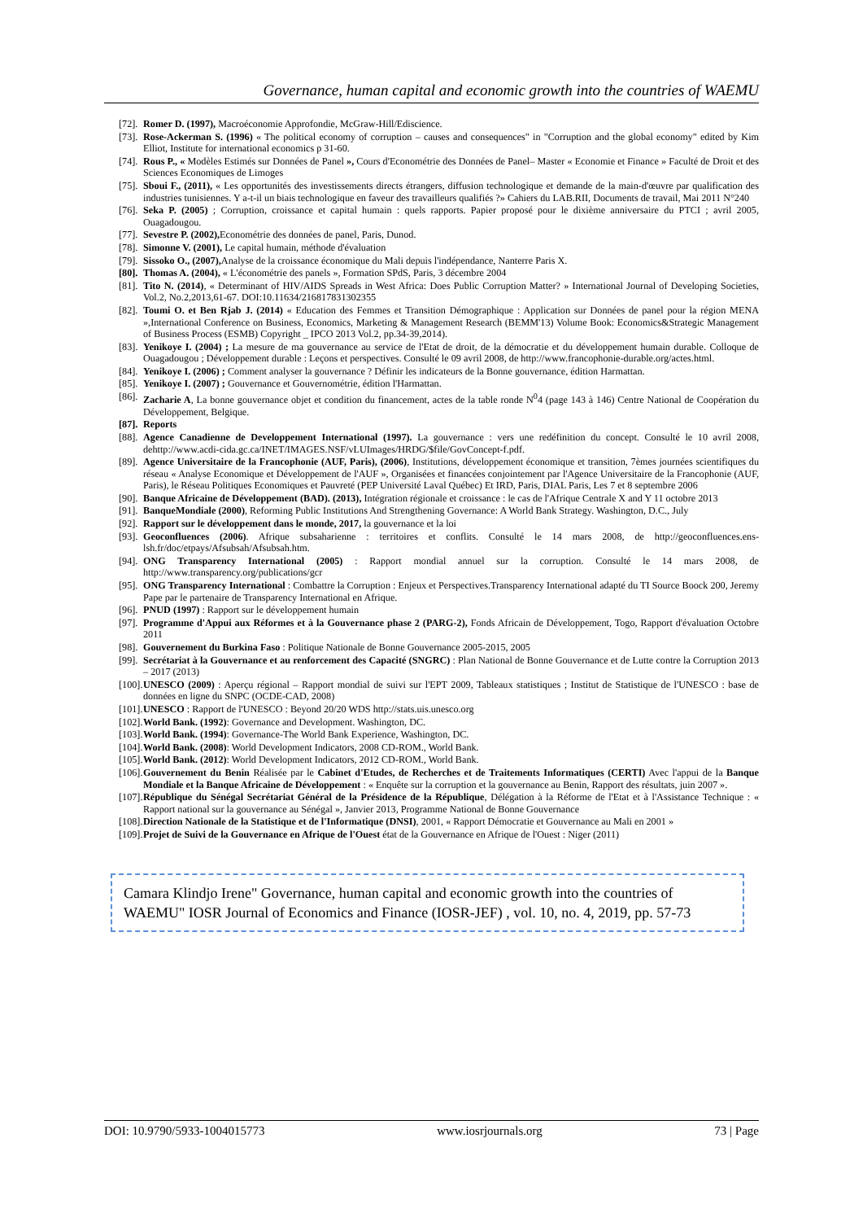Governance, human capital and economic growth into the countries of WAEMU
[72]. Romer D. (1997), Macroéconomie Approfondie, McGraw-Hill/Ediscience.
[73]. Rose-Ackerman S. (1996) « The political economy of corruption – causes and consequences" in "Corruption and the global economy" edited by Kim Elliot, Institute for international economics p 31-60.
[74]. Rous P., « Modèles Estimés sur Données de Panel », Cours d'Econométrie des Données de Panel– Master « Economie et Finance » Faculté de Droit et des Sciences Economiques de Limoges
[75]. Sboui F., (2011), « Les opportunités des investissements directs étrangers, diffusion technologique et demande de la main-d'œuvre par qualification des industries tunisiennes. Y a-t-il un biais technologique en faveur des travailleurs qualifiés ?» Cahiers du LAB.RII, Documents de travail, Mai 2011 N°240
[76]. Seka P. (2005) ; Corruption, croissance et capital humain : quels rapports. Papier proposé pour le dixième anniversaire du PTCI ; avril 2005, Ouagadougou.
[77]. Sevestre P. (2002), Econométrie des données de panel, Paris, Dunod.
[78]. Simonne V. (2001), Le capital humain, méthode d'évaluation
[79]. Sissoko O., (2007), Analyse de la croissance économique du Mali depuis l'indépendance, Nanterre Paris X.
[80]. Thomas A. (2004), « L'économétrie des panels », Formation SPdS, Paris, 3 décembre 2004
[81]. Tito N. (2014), « Determinant of HIV/AIDS Spreads in West Africa: Does Public Corruption Matter? » International Journal of Developing Societies, Vol.2, No.2,2013,61-67. DOI:10.11634/216817831302355
[82]. Toumi O. et Ben Rjab J. (2014) « Education des Femmes et Transition Démographique : Application sur Données de panel pour la région MENA »,International Conference on Business, Economics, Marketing & Management Research (BEMM'13) Volume Book: Economics&Strategic Management of Business Process (ESMB) Copyright _ IPCO 2013 Vol.2, pp.34-39,2014).
[83]. Yenikoye I. (2004) ; La mesure de ma gouvernance au service de l'Etat de droit, de la démocratie et du développement humain durable. Colloque de Ouagadougou ; Développement durable : Leçons et perspectives. Consulté le 09 avril 2008, de http://www.francophonie-durable.org/actes.html.
[84]. Yenikoye I. (2006) ; Comment analyser la gouvernance ? Définir les indicateurs de la Bonne gouvernance, édition Harmattan.
[85]. Yenikoye I. (2007) ; Gouvernance et Gouvernométrie, édition l'Harmattan.
[86]. Zacharie A, La bonne gouvernance objet et condition du financement, actes de la table ronde N<sup>0</sup>4 (page 143 à 146) Centre National de Coopération du Développement, Belgique.
[87]. Reports
[88]. Agence Canadienne de Developpement International (1997). La gouvernance : vers une redéfinition du concept. Consulté le 10 avril 2008, dehttp://www.acdi-cida.gc.ca/INET/IMAGES.NSF/vLUImages/HRDG/$file/GovConcept-f.pdf.
[89]. Agence Universitaire de la Francophonie (AUF, Paris), (2006), Institutions, développement économique et transition, 7èmes journées scientifiques du réseau « Analyse Economique et Développement de l'AUF », Organisées et financées conjointement par l'Agence Universitaire de la Francophonie (AUF, Paris), le Réseau Politiques Economiques et Pauvreté (PEP Université Laval Québec) Et IRD, Paris, DIAL Paris, Les 7 et 8 septembre 2006
[90]. Banque Africaine de Développement (BAD). (2013), Intégration régionale et croissance : le cas de l'Afrique Centrale X and Y 11 octobre 2013
[91]. BanqueMondiale (2000), Reforming Public Institutions And Strengthening Governance: A World Bank Strategy. Washington, D.C., July
[92]. Rapport sur le développement dans le monde, 2017, la gouvernance et la loi
[93]. Geoconfluences (2006). Afrique subsaharienne : territoires et conflits. Consulté le 14 mars 2008, de http://geoconfluences.ens-lsh.fr/doc/etpays/Afsubsah/Afsubsah.htm.
[94]. ONG Transparency International (2005) : Rapport mondial annuel sur la corruption. Consulté le 14 mars 2008, de http://www.transparency.org/publications/gcr
[95]. ONG Transparency International : Combattre la Corruption : Enjeux et Perspectives.Transparency International adapté du TI Source Boock 200, Jeremy Pape par le partenaire de Transparency International en Afrique.
[96]. PNUD (1997) : Rapport sur le développement humain
[97]. Programme d'Appui aux Réformes et à la Gouvernance phase 2 (PARG-2), Fonds Africain de Développement, Togo, Rapport d'évaluation Octobre 2011
[98]. Gouvernement du Burkina Faso : Politique Nationale de Bonne Gouvernance 2005-2015, 2005
[99]. Secrétariat à la Gouvernance et au renforcement des Capacité (SNGRC) : Plan National de Bonne Gouvernance et de Lutte contre la Corruption 2013 – 2017 (2013)
[100]. UNESCO (2009) : Aperçu régional – Rapport mondial de suivi sur l'EPT 2009, Tableaux statistiques ; Institut de Statistique de l'UNESCO : base de données en ligne du SNPC (OCDE-CAD, 2008)
[101]. UNESCO : Rapport de l'UNESCO : Beyond 20/20 WDS http://stats.uis.unesco.org
[102]. World Bank. (1992): Governance and Development. Washington, DC.
[103]. World Bank. (1994): Governance-The World Bank Experience, Washington, DC.
[104]. World Bank. (2008): World Development Indicators, 2008 CD-ROM., World Bank.
[105]. World Bank. (2012): World Development Indicators, 2012 CD-ROM., World Bank.
[106]. Gouvernement du Benin Réalisée par le Cabinet d'Etudes, de Recherches et de Traitements Informatiques (CERTI) Avec l'appui de la Banque Mondiale et la Banque Africaine de Développement : « Enquête sur la corruption et la gouvernance au Benin, Rapport des résultats, juin 2007 ».
[107]. République du Sénégal Secrétariat Général de la Présidence de la République, Délégation à la Réforme de l'Etat et à l'Assistance Technique : « Rapport national sur la gouvernance au Sénégal », Janvier 2013, Programme National de Bonne Gouvernance
[108]. Direction Nationale de la Statistique et de l'Informatique (DNSI), 2001, « Rapport Démocratie et Gouvernance au Mali en 2001 »
[109]. Projet de Suivi de la Gouvernance en Afrique de l'Ouest état de la Gouvernance en Afrique de l'Ouest : Niger (2011)
Camara Klindjo Irene" Governance, human capital and economic growth into the countries of WAEMU" IOSR Journal of Economics and Finance (IOSR-JEF) , vol. 10, no. 4, 2019, pp. 57-73
DOI: 10.9790/5933-1004015773 www.iosrjournals.org 73 | Page